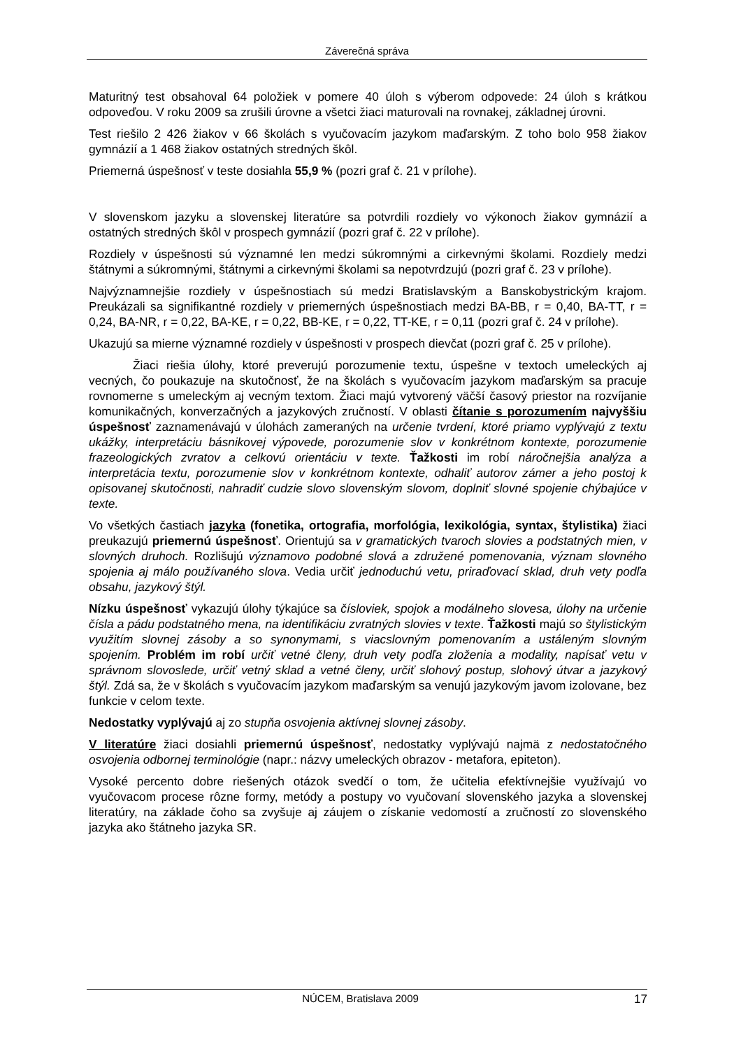Záverečná správa
Maturitný test obsahoval 64 položiek v pomere 40 úloh s výberom odpovede: 24 úloh s krátkou odpoveďou. V roku 2009 sa zrušili úrovne a všetci žiaci maturovali na rovnakej, základnej úrovni.
Test riešilo 2 426 žiakov v 66 školách s vyučovacím jazykom maďarským. Z toho bolo 958 žiakov gymnázií a 1 468 žiakov ostatných stredných škôl.
Priemerná úspešnosť v teste dosiahla 55,9 % (pozri graf č. 21 v prílohe).
V slovenskom jazyku a slovenskej literatúre sa potvrdili rozdiely vo výkonoch žiakov gymnázií a ostatných stredných škôl v prospech gymnázií (pozri graf č. 22 v prílohe).
Rozdiely v úspešnosti sú významné len medzi súkromnými a cirkevnými školami. Rozdiely medzi štátnymi a súkromnými, štátnymi a cirkevnými školami sa nepotvrdzujú (pozri graf č. 23 v prílohe).
Najvýznamnejšie rozdiely v úspešnostiach sú medzi Bratislavským a Banskobystrickým krajom. Preukázali sa signifikantné rozdiely v priemerných úspešnostiach medzi BA-BB, r = 0,40, BA-TT, r = 0,24, BA-NR, r = 0,22, BA-KE, r = 0,22, BB-KE, r = 0,22, TT-KE, r = 0,11 (pozri graf č. 24 v prílohe).
Ukazujú sa mierne významné rozdiely v úspešnosti v prospech dievčat (pozri graf č. 25 v prílohe).
Žiaci riešia úlohy, ktoré preverujú porozumenie textu, úspešne v textoch umeleckých aj vecných, čo poukazuje na skutočnosť, že na školách s vyučovacím jazykom maďarským sa pracuje rovnomerne s umeleckým aj vecným textom. Žiaci majú vytvorený väčší časový priestor na rozvíjanie komunikačných, konverzačných a jazykových zručností. V oblasti čítanie s porozumením najvyššiu úspešnosť zaznamenávajú v úlohách zameraných na určenie tvrdení, ktoré priamo vyplývajú z textu ukážky, interpretáciu básnikovej výpovede, porozumenie slov v konkrétnom kontexte, porozumenie frazeologických zvratov a celkovú orientáciu v texte. Ťažkosti im robí náročnejšia analýza a interpretácia textu, porozumenie slov v konkrétnom kontexte, odhaliť autorov zámer a jeho postoj k opisovanej skutočnosti, nahradiť cudzie slovo slovenským slovom, doplniť slovné spojenie chýbajúce v texte.
Vo všetkých častiach jazyka (fonetika, ortografia, morfológia, lexikológia, syntax, štylistika) žiaci preukazujú priemernú úspešnosť. Orientujú sa v gramatických tvaroch slovies a podstatných mien, v slovných druhoch. Rozlišujú významovo podobné slová a združené pomenovania, význam slovného spojenia aj málo používaného slova. Vedia určiť jednoduchú vetu, priraďovací sklad, druh vety podľa obsahu, jazykový štýl.
Nízku úspešnosť vykazujú úlohy týkajúce sa čísloviek, spojok a modálneho slovesa, úlohy na určenie čísla a pádu podstatného mena, na identifikáciu zvratných slovies v texte. Ťažkosti majú so štylistickým využitím slovnej zásoby a so synonymami, s viacslovným pomenovaním a ustáleným slovným spojením. Problém im robí určiť vetné členy, druh vety podľa zloženia a modality, napísať vetu v správnom slovoslede, určiť vetný sklad a vetné členy, určiť slohový postup, slohový útvar a jazykový štýl. Zdá sa, že v školách s vyučovacím jazykom maďarským sa venujú jazykovým javom izolovane, bez funkcie v celom texte.
Nedostatky vyplývajú aj zo stupňa osvojenia aktívnej slovnej zásoby.
V literatúre žiaci dosiahli priemernú úspešnosť, nedostatky vyplývajú najmä z nedostatočného osvojenia odbornej terminológie (napr.: názvy umeleckých obrazov - metafora, epiteton).
Vysoké percento dobre riešených otázok svedčí o tom, že učitelia efektívnejšie využívajú vo vyučovacom procese rôzne formy, metódy a postupy vo vyučovaní slovenského jazyka a slovenskej literatúry, na základe čoho sa zvyšuje aj záujem o získanie vedomostí a zručností zo slovenského jazyka ako štátneho jazyka SR.
NÚCEM, Bratislava 2009 17